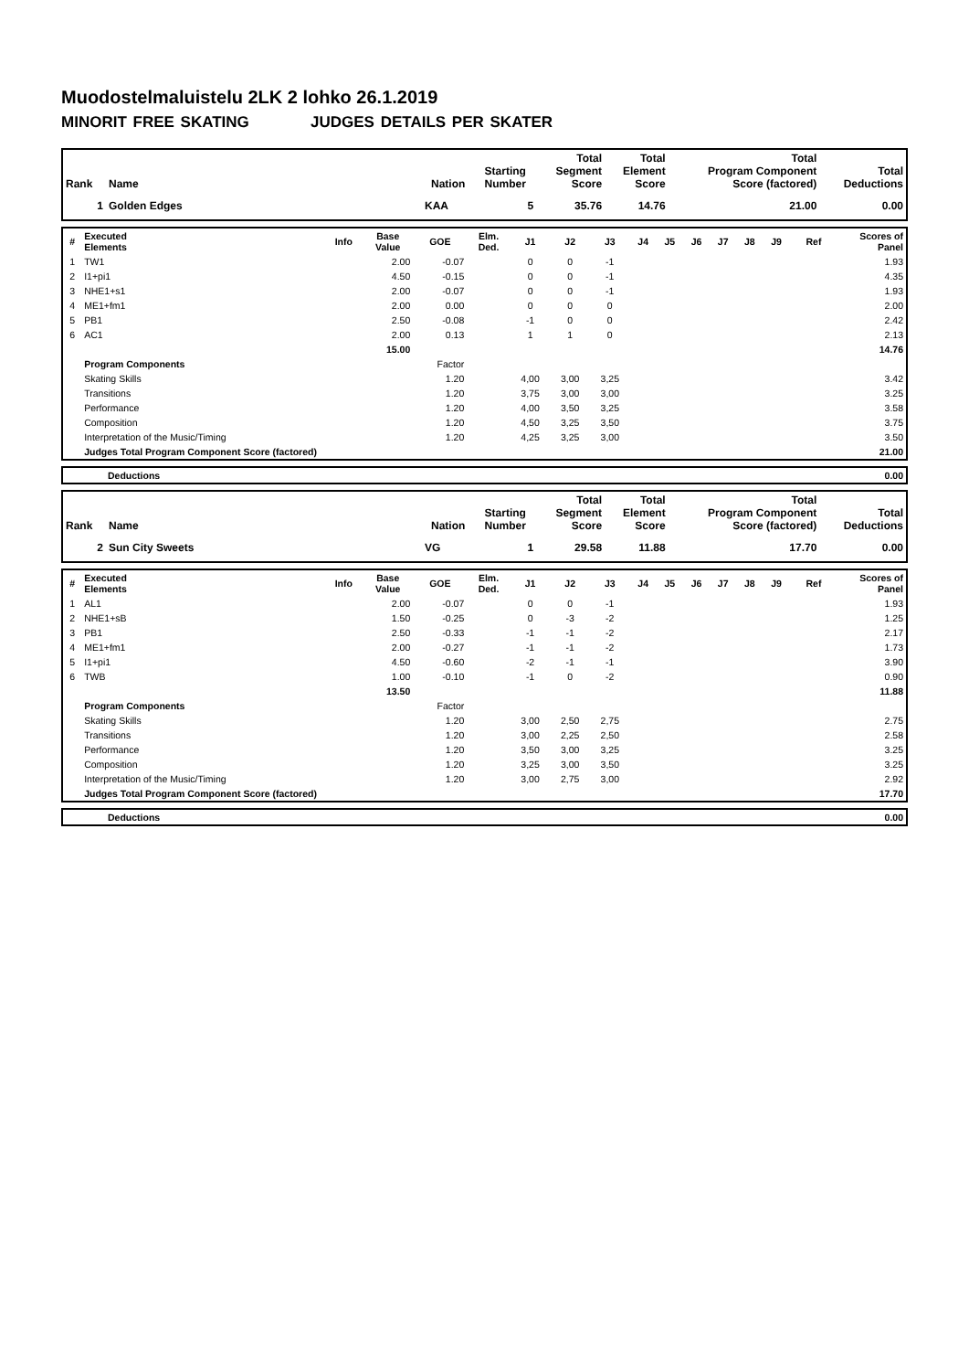Muodostelmaluistelu 2LK 2 lohko 26.1.2019
MINORIT FREE SKATING JUDGES DETAILS PER SKATER
| Rank | Name | Nation | Starting Number | Total Segment Score | Total Element Score | Total Program Component Score (factored) | Total Deductions |
| --- | --- | --- | --- | --- | --- | --- | --- |
| 1 | Golden Edges | KAA | 5 | 35.76 | 14.76 | 21.00 | 0.00 |
| # | Executed Elements | Info | Base Value | GOE | Elm. Ded. | J1 | J2 | J3 | J4 | J5 | J6 | J7 | J8 | J9 | Ref | Scores of Panel |
| --- | --- | --- | --- | --- | --- | --- | --- | --- | --- | --- | --- | --- | --- | --- | --- | --- |
| 1 | TW1 | | 2.00 | -0.07 | | 0 | 0 | -1 | | | | | | | | 1.93 |
| 2 | I1+pi1 | | 4.50 | -0.15 | | 0 | 0 | -1 | | | | | | | | 4.35 |
| 3 | NHE1+s1 | | 2.00 | -0.07 | | 0 | 0 | -1 | | | | | | | | 1.93 |
| 4 | ME1+fm1 | | 2.00 | 0.00 | | 0 | 0 | 0 | | | | | | | | 2.00 |
| 5 | PB1 | | 2.50 | -0.08 | | -1 | 0 | 0 | | | | | | | | 2.42 |
| 6 | AC1 | | 2.00 | 0.13 | | 1 | 1 | 0 | | | | | | | | 2.13 |
| | | | 15.00 | | | | | | | | | | | | | 14.76 |
| | Program Components | | | Factor | | | | | | | | | | | | |
| | Skating Skills | | | 1.20 | | 4,00 | 3,00 | 3,25 | | | | | | | | 3.42 |
| | Transitions | | | 1.20 | | 3,75 | 3,00 | 3,00 | | | | | | | | 3.25 |
| | Performance | | | 1.20 | | 4,00 | 3,50 | 3,25 | | | | | | | | 3.58 |
| | Composition | | | 1.20 | | 4,50 | 3,25 | 3,50 | | | | | | | | 3.75 |
| | Interpretation of the Music/Timing | | | 1.20 | | 4,25 | 3,25 | 3,00 | | | | | | | | 3.50 |
| | Judges Total Program Component Score (factored) | | | | | | | | | | | | | | | 21.00 |
| | Deductions | 0.00 |
| Rank | Name | Nation | Starting Number | Total Segment Score | Total Element Score | Total Program Component Score (factored) | Total Deductions |
| --- | --- | --- | --- | --- | --- | --- | --- |
| 2 | Sun City Sweets | VG | 1 | 29.58 | 11.88 | 17.70 | 0.00 |
| # | Executed Elements | Info | Base Value | GOE | Elm. Ded. | J1 | J2 | J3 | J4 | J5 | J6 | J7 | J8 | J9 | Ref | Scores of Panel |
| --- | --- | --- | --- | --- | --- | --- | --- | --- | --- | --- | --- | --- | --- | --- | --- | --- |
| 1 | AL1 | | 2.00 | -0.07 | | 0 | 0 | -1 | | | | | | | | 1.93 |
| 2 | NHE1+sB | | 1.50 | -0.25 | | 0 | -3 | -2 | | | | | | | | 1.25 |
| 3 | PB1 | | 2.50 | -0.33 | | -1 | -1 | -2 | | | | | | | | 2.17 |
| 4 | ME1+fm1 | | 2.00 | -0.27 | | -1 | -1 | -2 | | | | | | | | 1.73 |
| 5 | I1+pi1 | | 4.50 | -0.60 | | -2 | -1 | -1 | | | | | | | | 3.90 |
| 6 | TWB | | 1.00 | -0.10 | | -1 | 0 | -2 | | | | | | | | 0.90 |
| | | | 13.50 | | | | | | | | | | | | | 11.88 |
| | Program Components | | | Factor | | | | | | | | | | | | |
| | Skating Skills | | | 1.20 | | 3,00 | 2,50 | 2,75 | | | | | | | | 2.75 |
| | Transitions | | | 1.20 | | 3,00 | 2,25 | 2,50 | | | | | | | | 2.58 |
| | Performance | | | 1.20 | | 3,50 | 3,00 | 3,25 | | | | | | | | 3.25 |
| | Composition | | | 1.20 | | 3,25 | 3,00 | 3,50 | | | | | | | | 3.25 |
| | Interpretation of the Music/Timing | | | 1.20 | | 3,00 | 2,75 | 3,00 | | | | | | | | 2.92 |
| | Judges Total Program Component Score (factored) | | | | | | | | | | | | | | | 17.70 |
| | Deductions | 0.00 |